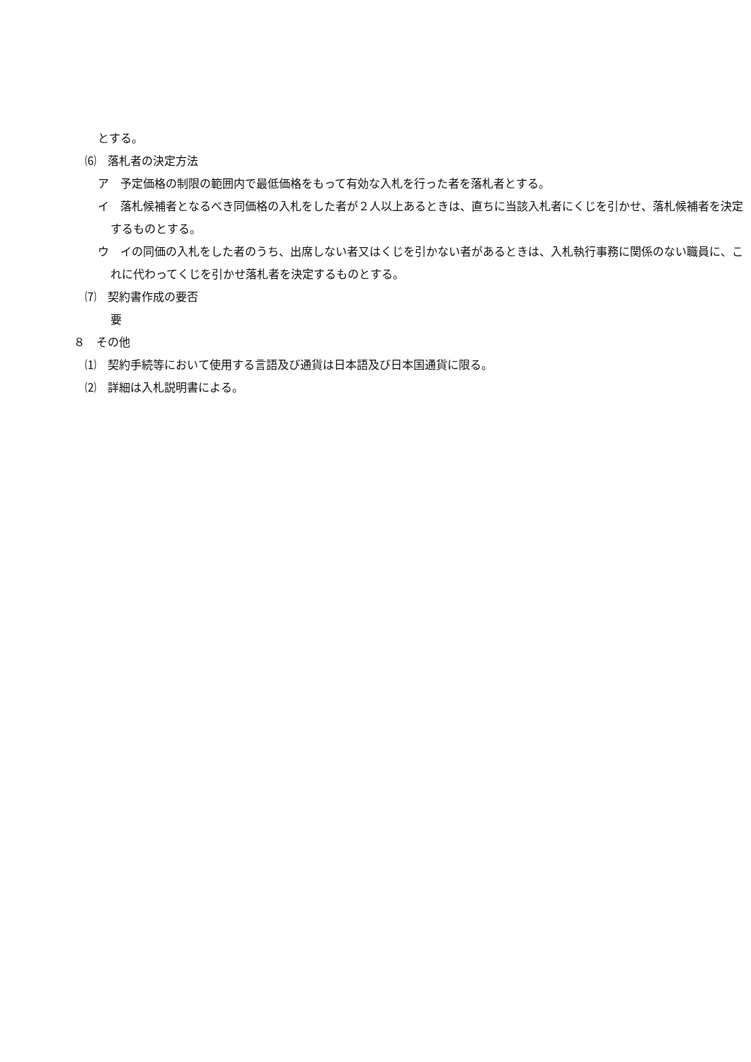とする。
⑹　落札者の決定方法
ア　予定価格の制限の範囲内で最低価格をもって有効な入札を行った者を落札者とする。
イ　落札候補者となるべき同価格の入札をした者が２人以上あるときは、直ちに当該入札者にくじを引かせ、落札候補者を決定するものとする。
ウ　イの同価の入札をした者のうち、出席しない者又はくじを引かない者があるときは、入札執行事務に関係のない職員に、これに代わってくじを引かせ落札者を決定するものとする。
⑺　契約書作成の要否
要
８　その他
⑴　契約手続等において使用する言語及び通貨は日本語及び日本国通貨に限る。
⑵　詳細は入札説明書による。